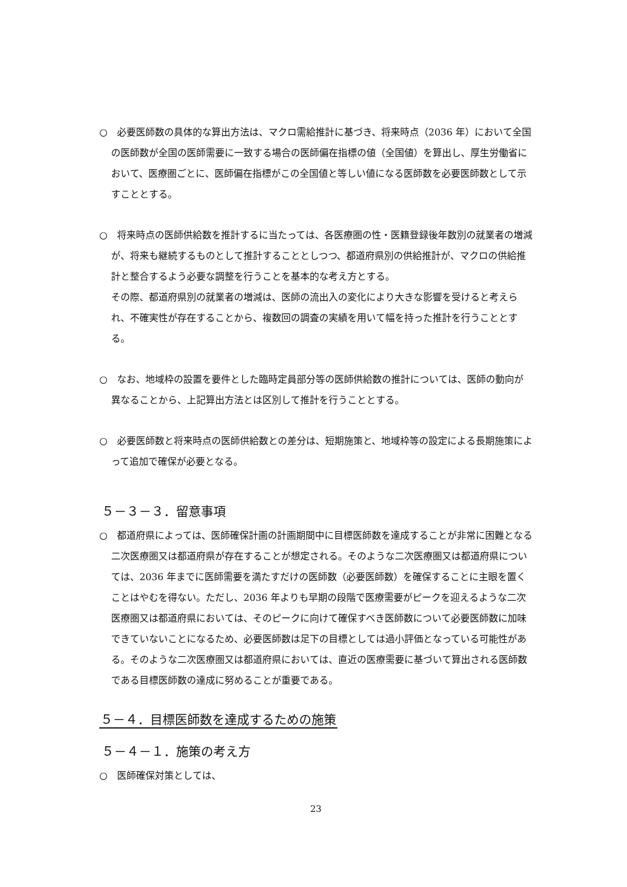○　必要医師数の具体的な算出方法は、マクロ需給推計に基づき、将来時点（2036 年）において全国の医師数が全国の医師需要に一致する場合の医師偏在指標の値（全国値）を算出し、厚生労働省において、医療圏ごとに、医師偏在指標がこの全国値と等しい値になる医師数を必要医師数として示すこととする。
○　将来時点の医師供給数を推計するに当たっては、各医療圏の性・医籍登録後年数別の就業者の増減が、将来も継続するものとして推計することとしつつ、都道府県別の供給推計が、マクロの供給推計と整合するよう必要な調整を行うことを基本的な考え方とする。
その際、都道府県別の就業者の増減は、医師の流出入の変化により大きな影響を受けると考えられ、不確実性が存在することから、複数回の調査の実績を用いて幅を持った推計を行うこととする。
○　なお、地域枠の設置を要件とした臨時定員部分等の医師供給数の推計については、医師の動向が異なることから、上記算出方法とは区別して推計を行うこととする。
○　必要医師数と将来時点の医師供給数との差分は、短期施策と、地域枠等の設定による長期施策によって追加で確保が必要となる。
５－３－３．留意事項
○　都道府県によっては、医師確保計画の計画期間中に目標医師数を達成することが非常に困難となる二次医療圏又は都道府県が存在することが想定される。そのような二次医療圏又は都道府県については、2036 年までに医師需要を満たすだけの医師数（必要医師数）を確保することに主眼を置くことはやむを得ない。ただし、2036 年よりも早期の段階で医療需要がピークを迎えるような二次医療圏又は都道府県においては、そのピークに向けて確保すべき医師数について必要医師数に加味できていないことになるため、必要医師数は足下の目標としては過小評価となっている可能性がある。そのような二次医療圏又は都道府県においては、直近の医療需要に基づいて算出される医師数である目標医師数の達成に努めることが重要である。
５－４．目標医師数を達成するための施策
５－４－１．施策の考え方
○　医師確保対策としては、
23